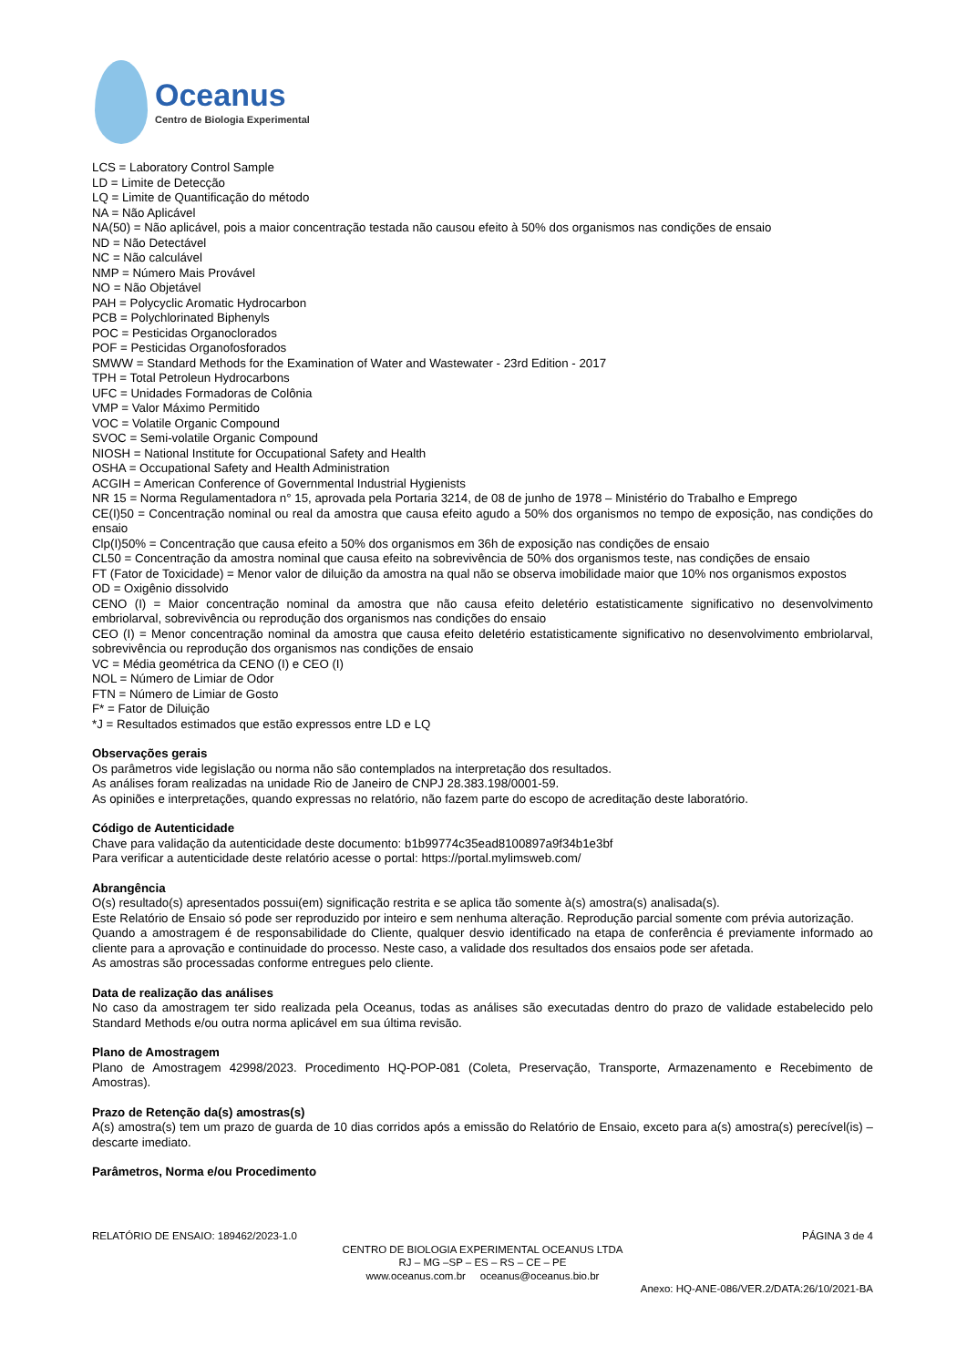Oceanus
Centro de Biologia Experimental
LCS = Laboratory Control Sample
LD = Limite de Detecção
LQ = Limite de Quantificação do método
NA = Não Aplicável
NA(50) = Não aplicável, pois a maior concentração testada não causou efeito à 50% dos organismos nas condições de ensaio
ND = Não Detectável
NC = Não calculável
NMP = Número Mais Provável
NO = Não Objetável
PAH = Polycyclic Aromatic Hydrocarbon
PCB = Polychlorinated Biphenyls
POC = Pesticidas Organoclorados
POF = Pesticidas Organofosforados
SMWW = Standard Methods for the Examination of Water and Wastewater - 23rd Edition - 2017
TPH = Total Petroleun Hydrocarbons
UFC = Unidades Formadoras de Colônia
VMP = Valor Máximo Permitido
VOC = Volatile Organic Compound
SVOC = Semi-volatile Organic Compound
NIOSH = National Institute for Occupational Safety and Health
OSHA = Occupational Safety and Health Administration
ACGIH = American Conference of Governmental Industrial Hygienists
NR 15 = Norma Regulamentadora n° 15, aprovada pela Portaria 3214, de 08 de junho de 1978 – Ministério do Trabalho e Emprego
CE(I)50 = Concentração nominal ou real da amostra que causa efeito agudo a 50% dos organismos no tempo de exposição, nas condições do ensaio
Clp(I)50% = Concentração que causa efeito a 50% dos organismos em 36h de exposição nas condições de ensaio
CL50 = Concentração da amostra nominal que causa efeito na sobrevivência de 50% dos organismos teste, nas condições de ensaio
FT (Fator de Toxicidade) = Menor valor de diluição da amostra na qual não se observa imobilidade maior que 10% nos organismos expostos
OD = Oxigênio dissolvido
CENO (I) = Maior concentração nominal da amostra que não causa efeito deletério estatisticamente significativo no desenvolvimento embriolarval, sobrevivência ou reprodução dos organismos nas condições do ensaio
CEO (I) = Menor concentração nominal da amostra que causa efeito deletério estatisticamente significativo no desenvolvimento embriolarval, sobrevivência ou reprodução dos organismos nas condições de ensaio
VC = Média geométrica da CENO (I) e CEO (I)
NOL = Número de Limiar de Odor
FTN = Número de Limiar de Gosto
F* = Fator de Diluição
*J = Resultados estimados que estão expressos entre LD e LQ
Observações gerais
Os parâmetros vide legislação ou norma não são contemplados na interpretação dos resultados.
As análises foram realizadas na unidade Rio de Janeiro de CNPJ 28.383.198/0001-59.
As opiniões e interpretações, quando expressas no relatório, não fazem parte do escopo de acreditação deste laboratório.
Código de Autenticidade
Chave para validação da autenticidade deste documento: b1b99774c35ead8100897a9f34b1e3bf
Para verificar a autenticidade deste relatório acesse o portal: https://portal.mylimsweb.com/
Abrangência
O(s) resultado(s) apresentados possui(em) significação restrita e se aplica tão somente à(s) amostra(s) analisada(s).
Este Relatório de Ensaio só pode ser reproduzido por inteiro e sem nenhuma alteração. Reprodução parcial somente com prévia autorização.
Quando a amostragem é de responsabilidade do Cliente, qualquer desvio identificado na etapa de conferência é previamente informado ao cliente para a aprovação e continuidade do processo. Neste caso, a validade dos resultados dos ensaios pode ser afetada.
As amostras são processadas conforme entregues pelo cliente.
Data de realização das análises
No caso da amostragem ter sido realizada pela Oceanus, todas as análises são executadas dentro do prazo de validade estabelecido pelo Standard Methods e/ou outra norma aplicável em sua última revisão.
Plano de Amostragem
Plano de Amostragem 42998/2023. Procedimento HQ-POP-081 (Coleta, Preservação, Transporte, Armazenamento e Recebimento de Amostras).
Prazo de Retenção da(s) amostras(s)
A(s) amostra(s) tem um prazo de guarda de 10 dias corridos após a emissão do Relatório de Ensaio, exceto para a(s) amostra(s) perecível(is) – descarte imediato.
Parâmetros, Norma e/ou Procedimento
RELATÓRIO DE ENSAIO: 189462/2023-1.0 PÁGINA 3 de 4
CENTRO DE BIOLOGIA EXPERIMENTAL OCEANUS LTDA
RJ – MG –SP – ES – RS – CE – PE
www.oceanus.com.br oceanus@oceanus.bio.br
Anexo: HQ-ANE-086/VER.2/DATA:26/10/2021-BA